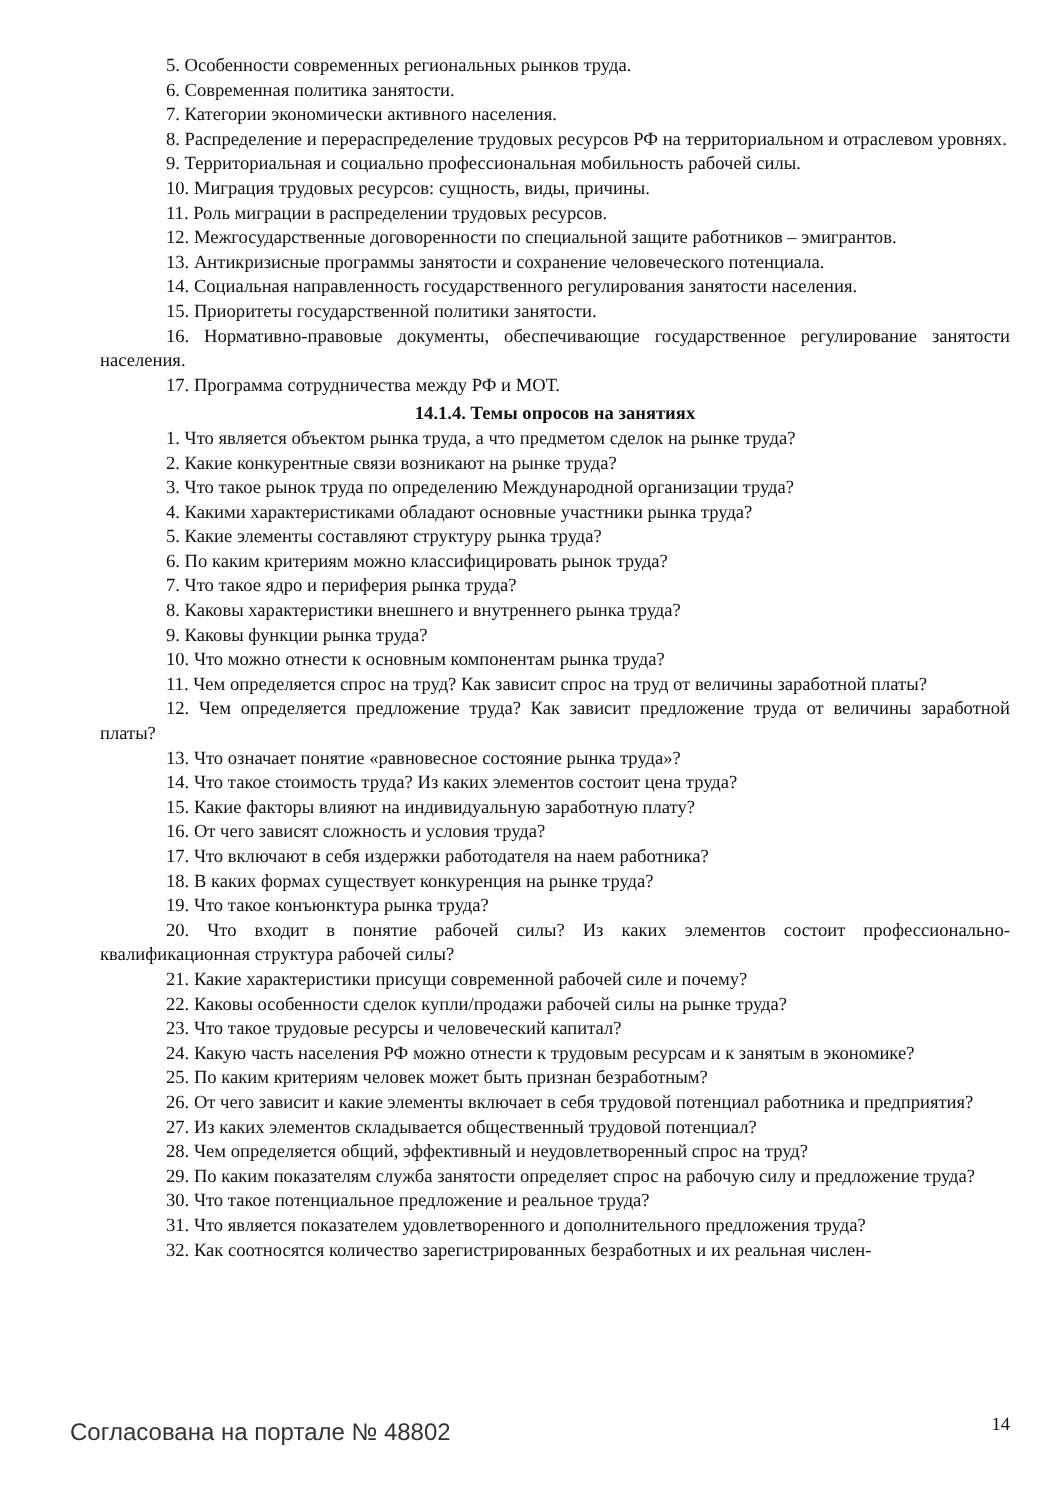5. Особенности современных региональных рынков труда.
6. Современная политика занятости.
7. Категории экономически активного населения.
8. Распределение и перераспределение трудовых ресурсов РФ на территориальном и отраслевом уровнях.
9. Территориальная и социально профессиональная мобильность рабочей силы.
10. Миграция трудовых ресурсов: сущность, виды, причины.
11. Роль миграции в распределении трудовых ресурсов.
12. Межгосударственные договоренности по специальной защите работников – эмигрантов.
13. Антикризисные программы занятости и сохранение человеческого потенциала.
14. Социальная направленность государственного регулирования занятости населения.
15. Приоритеты государственной политики занятости.
16. Нормативно-правовые документы, обеспечивающие государственное регулирование занятости населения.
17. Программа сотрудничества между РФ и МОТ.
14.1.4. Темы опросов на занятиях
1. Что является объектом рынка труда, а что предметом сделок на рынке труда?
2. Какие конкурентные связи возникают на рынке труда?
3. Что такое рынок труда по определению Международной организации труда?
4. Какими характеристиками обладают основные участники рынка труда?
5. Какие элементы составляют структуру рынка труда?
6. По каким критериям можно классифицировать рынок труда?
7. Что такое ядро и периферия рынка труда?
8. Каковы характеристики внешнего и внутреннего рынка труда?
9. Каковы функции рынка труда?
10. Что можно отнести к основным компонентам рынка труда?
11. Чем определяется спрос на труд? Как зависит спрос на труд от величины заработной платы?
12. Чем определяется предложение труда? Как зависит предложение труда от величины заработной платы?
13. Что означает понятие «равновесное состояние рынка труда»?
14. Что такое стоимость труда? Из каких элементов состоит цена труда?
15. Какие факторы влияют на индивидуальную заработную плату?
16. От чего зависят сложность и условия труда?
17. Что включают в себя издержки работодателя на наем работника?
18. В каких формах существует конкуренция на рынке труда?
19. Что такое конъюнктура рынка труда?
20. Что входит в понятие рабочей силы? Из каких элементов состоит профессионально-квалификационная структура рабочей силы?
21. Какие характеристики присущи современной рабочей силе и почему?
22. Каковы особенности сделок купли/продажи рабочей силы на рынке труда?
23. Что такое трудовые ресурсы и человеческий капитал?
24. Какую часть населения РФ можно отнести к трудовым ресурсам и к занятым в экономике?
25. По каким критериям человек может быть признан безработным?
26. От чего зависит и какие элементы включает в себя трудовой потенциал работника и предприятия?
27. Из каких элементов складывается общественный трудовой потенциал?
28. Чем определяется общий, эффективный и неудовлетворенный спрос на труд?
29. По каким показателям служба занятости определяет спрос на рабочую силу и предложение труда?
30. Что такое потенциальное предложение и реальное труда?
31. Что является показателем удовлетворенного и дополнительного предложения труда?
32. Как соотносятся количество зарегистрированных безработных и их реальная числен-
Согласована на портале № 48802 14